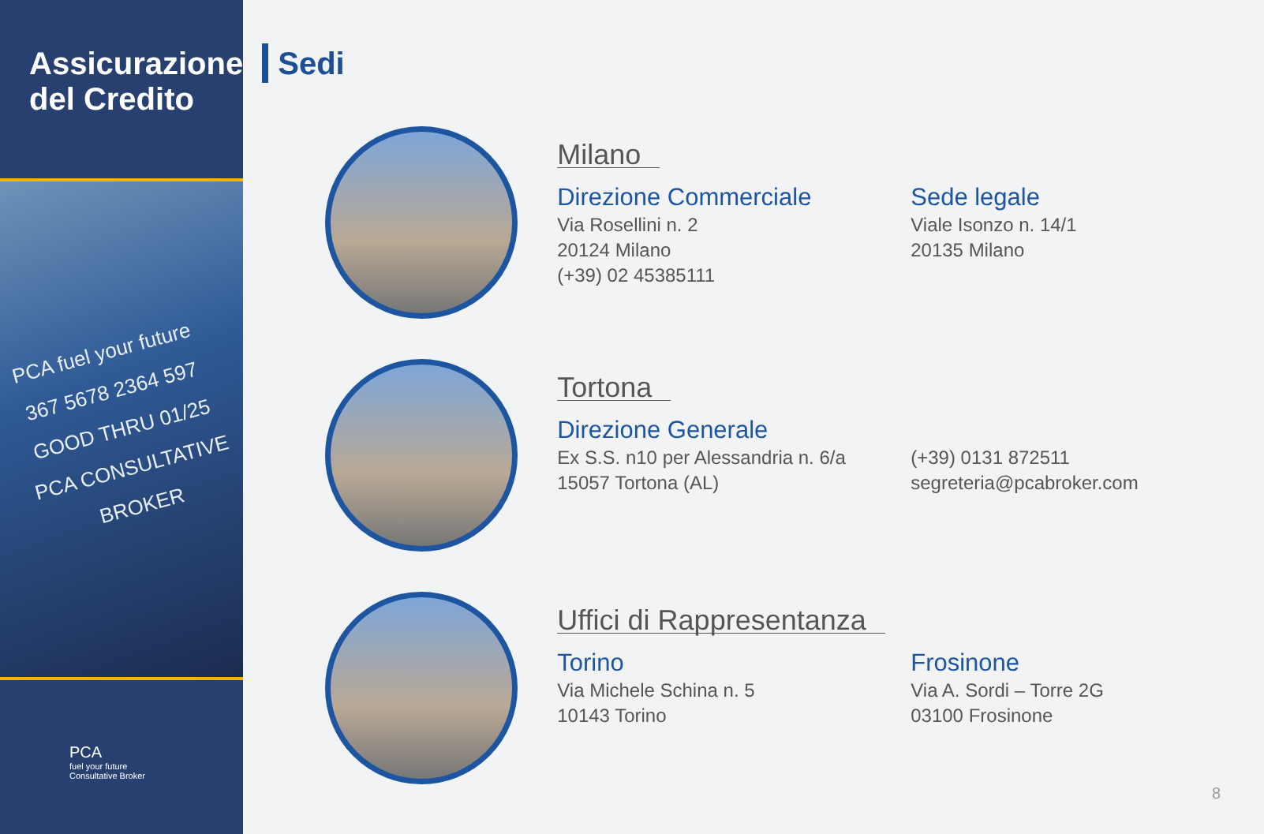Assicurazione del Credito
PCA fuel your future
367 5678 2364 597
GOOD THRU 01/25
PCA CONSULTATIVE BROKER
PCA
fuel your future
Consultative Broker
Sedi
Milano
Direzione Commerciale
Via Rosellini n. 2
20124 Milano
(+39) 02 45385111
Sede legale
Viale Isonzo n. 14/1
20135 Milano
Tortona
Direzione Generale
Ex S.S. n10 per Alessandria n. 6/a
15057 Tortona (AL)
(+39) 0131 872511
segreteria@pcabroker.com
Uffici di Rappresentanza
Torino
Via Michele Schina n. 5
10143 Torino
Frosinone
Via A. Sordi – Torre 2G
03100 Frosinone
8